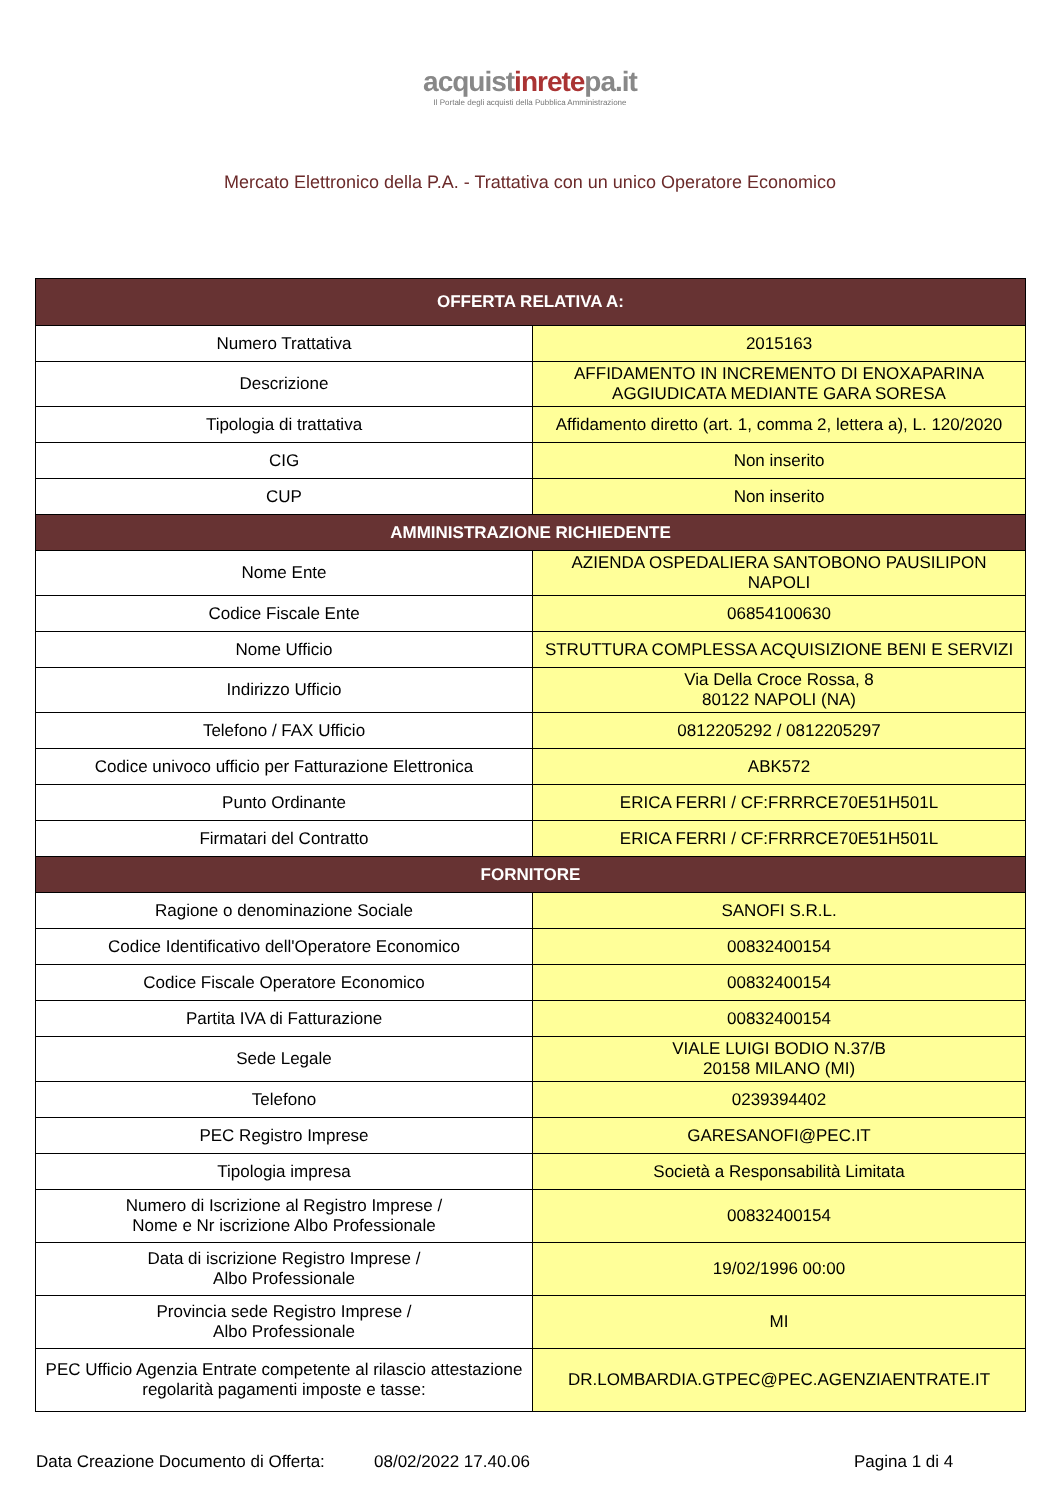acquistinretepa.it
Il Portale degli acquisti della Pubblica Amministrazione
Mercato Elettronico della P.A. - Trattativa con un unico Operatore Economico
| OFFERTA RELATIVA A: | |
| --- | --- |
| Numero Trattativa | 2015163 |
| Descrizione | AFFIDAMENTO IN INCREMENTO DI ENOXAPARINA AGGIUDICATA MEDIANTE GARA SORESA |
| Tipologia di trattativa | Affidamento diretto (art. 1, comma 2, lettera a), L. 120/2020 |
| CIG | Non inserito |
| CUP | Non inserito |
| AMMINISTRAZIONE RICHIEDENTE | |
| Nome Ente | AZIENDA OSPEDALIERA SANTOBONO PAUSILIPON NAPOLI |
| Codice Fiscale Ente | 06854100630 |
| Nome Ufficio | STRUTTURA COMPLESSA ACQUISIZIONE BENI E SERVIZI |
| Indirizzo Ufficio | Via Della Croce Rossa, 8 80122 NAPOLI (NA) |
| Telefono / FAX Ufficio | 0812205292 / 0812205297 |
| Codice univoco ufficio per Fatturazione Elettronica | ABK572 |
| Punto Ordinante | ERICA FERRI / CF:FRRRCE70E51H501L |
| Firmatari del Contratto | ERICA FERRI / CF:FRRRCE70E51H501L |
| FORNITORE | |
| Ragione o denominazione Sociale | SANOFI S.R.L. |
| Codice Identificativo dell'Operatore Economico | 00832400154 |
| Codice Fiscale Operatore Economico | 00832400154 |
| Partita IVA di Fatturazione | 00832400154 |
| Sede Legale | VIALE LUIGI BODIO N.37/B 20158 MILANO (MI) |
| Telefono | 0239394402 |
| PEC Registro Imprese | GARESANOFI@PEC.IT |
| Tipologia impresa | Società a Responsabilità Limitata |
| Numero di Iscrizione al Registro Imprese / Nome e Nr iscrizione Albo Professionale | 00832400154 |
| Data di iscrizione Registro Imprese / Albo Professionale | 19/02/1996 00:00 |
| Provincia sede Registro Imprese / Albo Professionale | MI |
| PEC Ufficio Agenzia Entrate competente al rilascio attestazione regolarità pagamenti imposte e tasse: | DR.LOMBARDIA.GTPEC@PEC.AGENZIAENTRATE.IT |
Data Creazione Documento di Offerta: 08/02/2022 17.40.06 Pagina 1 di 4